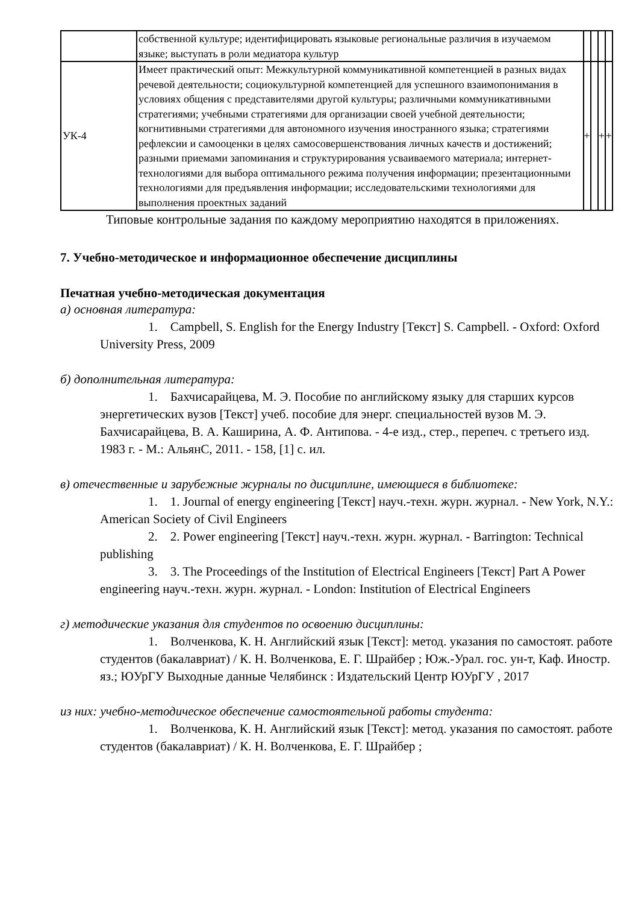| | собственной культуре; идентифицировать языковые региональные различия в изучаемом языке; выступать в роли медиатора культур | | | | |
| УК-4 | Имеет практический опыт: Межкультурной коммуникативной компетенцией в разных видах речевой деятельности; социокультурной компетенцией для успешного взаимопонимания в условиях общения с представителями другой культуры; различными коммуникативными стратегиями; учебными стратегиями для организации своей учебной деятельности; когнитивными стратегиями для автономного изучения иностранного языка; стратегиями рефлексии и самооценки в целях самосовершенствования личных качеств и достижений; разными приемами запоминания и структурирования усваиваемого материала; интернет-технологиями для выбора оптимального режима получения информации; презентационными технологиями для предъявления информации; исследовательскими технологиями для выполнения проектных заданий | + | | + | + |
Типовые контрольные задания по каждому мероприятию находятся в приложениях.
7. Учебно-методическое и информационное обеспечение дисциплины
Печатная учебно-методическая документация
а) основная литература:
1. Campbell, S. English for the Energy Industry [Текст] S. Campbell. - Oxford: Oxford University Press, 2009
б) дополнительная литература:
1. Бахчисарайцева, М. Э. Пособие по английскому языку для старших курсов энергетических вузов [Текст] учеб. пособие для энерг. специальностей вузов М. Э. Бахчисарайцева, В. А. Каширина, А. Ф. Антипова. - 4-е изд., стер., перепеч. с третьего изд. 1983 г. - М.: АльянС, 2011. - 158, [1] с. ил.
в) отечественные и зарубежные журналы по дисциплине, имеющиеся в библиотеке:
1. 1. Journal of energy engineering [Текст] науч.-техн. журн. журнал. - New York, N.Y.: American Society of Civil Engineers
2. 2. Power engineering [Текст] науч.-техн. журн. журнал. - Barrington: Technical publishing
3. 3. The Proceedings of the Institution of Electrical Engineers [Текст] Part A Power engineering науч.-техн. журн. журнал. - London: Institution of Electrical Engineers
г) методические указания для студентов по освоению дисциплины:
1. Волченкова, К. Н. Английский язык [Текст]: метод. указания по самостоят. работе студентов (бакалавриат) / К. Н. Волченкова, Е. Г. Шрайбер ; Юж.-Урал. гос. ун-т, Каф. Иностр. яз.; ЮУрГУ Выходные данные Челябинск : Издательский Центр ЮУрГУ , 2017
из них: учебно-методическое обеспечение самостоятельной работы студента:
1. Волченкова, К. Н. Английский язык [Текст]: метод. указания по самостоят. работе студентов (бакалавриат) / К. Н. Волченкова, Е. Г. Шрайбер ;